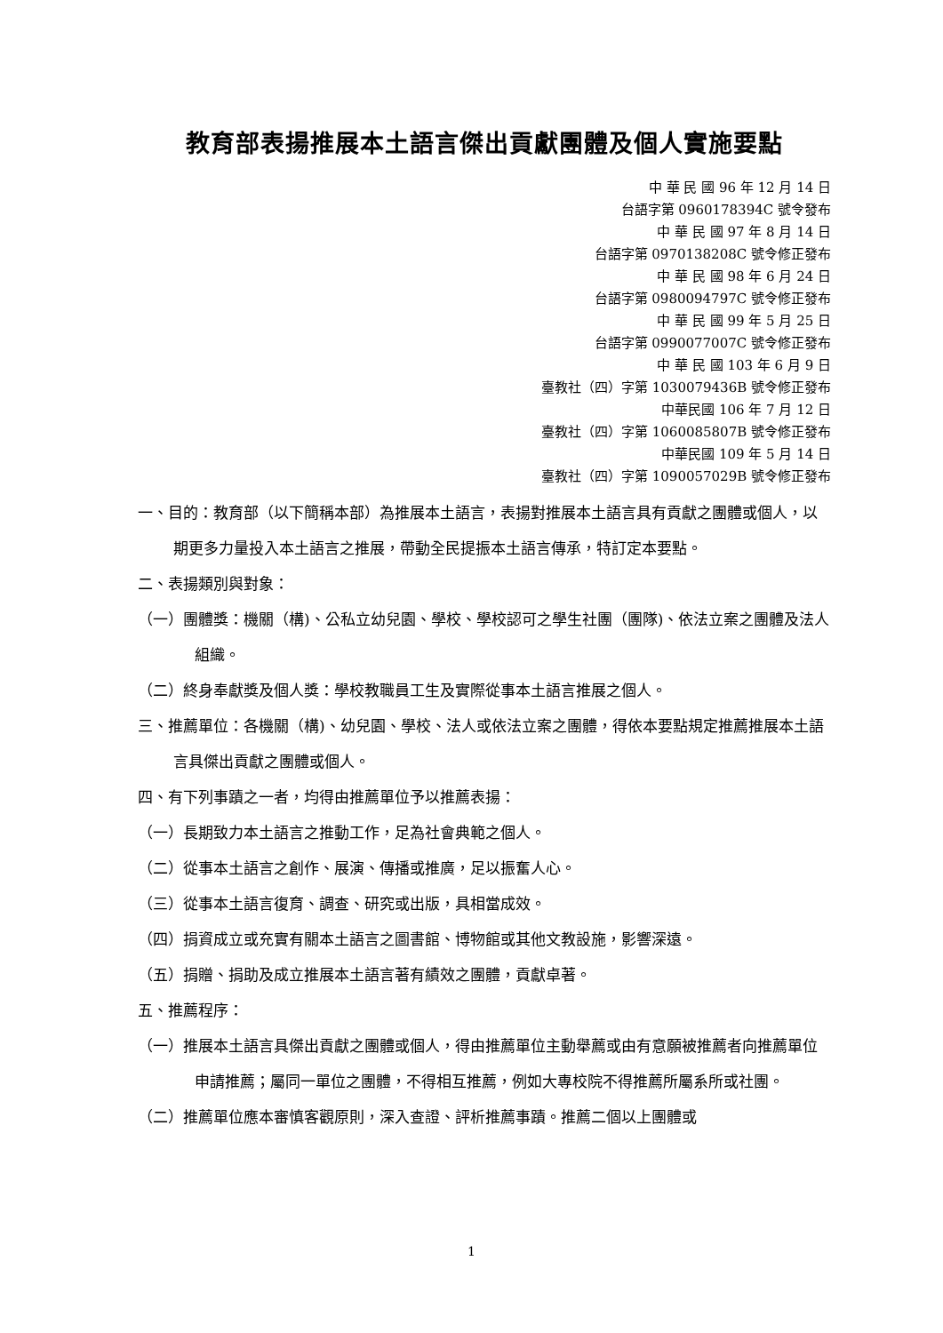教育部表揚推展本土語言傑出貢獻團體及個人實施要點
中 華 民 國 96 年 12 月 14 日
台語字第 0960178394C 號令發布
中 華 民 國 97 年 8 月 14 日
台語字第 0970138208C 號令修正發布
中 華 民 國 98 年 6 月 24 日
台語字第 0980094797C 號令修正發布
中 華 民 國 99 年 5 月 25 日
台語字第 0990077007C 號令修正發布
中 華 民 國 103 年 6 月 9 日
臺教社（四）字第 1030079436B 號令修正發布
中華民國 106 年 7 月 12 日
臺教社（四）字第 1060085807B 號令修正發布
中華民國 109 年 5 月 14 日
臺教社（四）字第 1090057029B 號令修正發布
一、目的：教育部（以下簡稱本部）為推展本土語言，表揚對推展本土語言具有貢獻之團體或個人，以期更多力量投入本土語言之推展，帶動全民提振本土語言傳承，特訂定本要點。
二、表揚類別與對象：
（一）團體獎：機關（構)、公私立幼兒園、學校、學校認可之學生社團（團隊)、依法立案之團體及法人組織。
（二）終身奉獻獎及個人獎：學校教職員工生及實際從事本土語言推展之個人。
三、推薦單位：各機關（構)、幼兒園、學校、法人或依法立案之團體，得依本要點規定推薦推展本土語言具傑出貢獻之團體或個人。
四、有下列事蹟之一者，均得由推薦單位予以推薦表揚：
（一）長期致力本土語言之推動工作，足為社會典範之個人。
（二）從事本土語言之創作、展演、傳播或推廣，足以振奮人心。
（三）從事本土語言復育、調查、研究或出版，具相當成效。
（四）捐資成立或充實有關本土語言之圖書館、博物館或其他文教設施，影響深遠。
（五）捐贈、捐助及成立推展本土語言著有績效之團體，貢獻卓著。
五、推薦程序：
（一）推展本土語言具傑出貢獻之團體或個人，得由推薦單位主動舉薦或由有意願被推薦者向推薦單位申請推薦；屬同一單位之團體，不得相互推薦，例如大專校院不得推薦所屬系所或社團。
（二）推薦單位應本審慎客觀原則，深入查證、評析推薦事蹟。推薦二個以上團體或
1